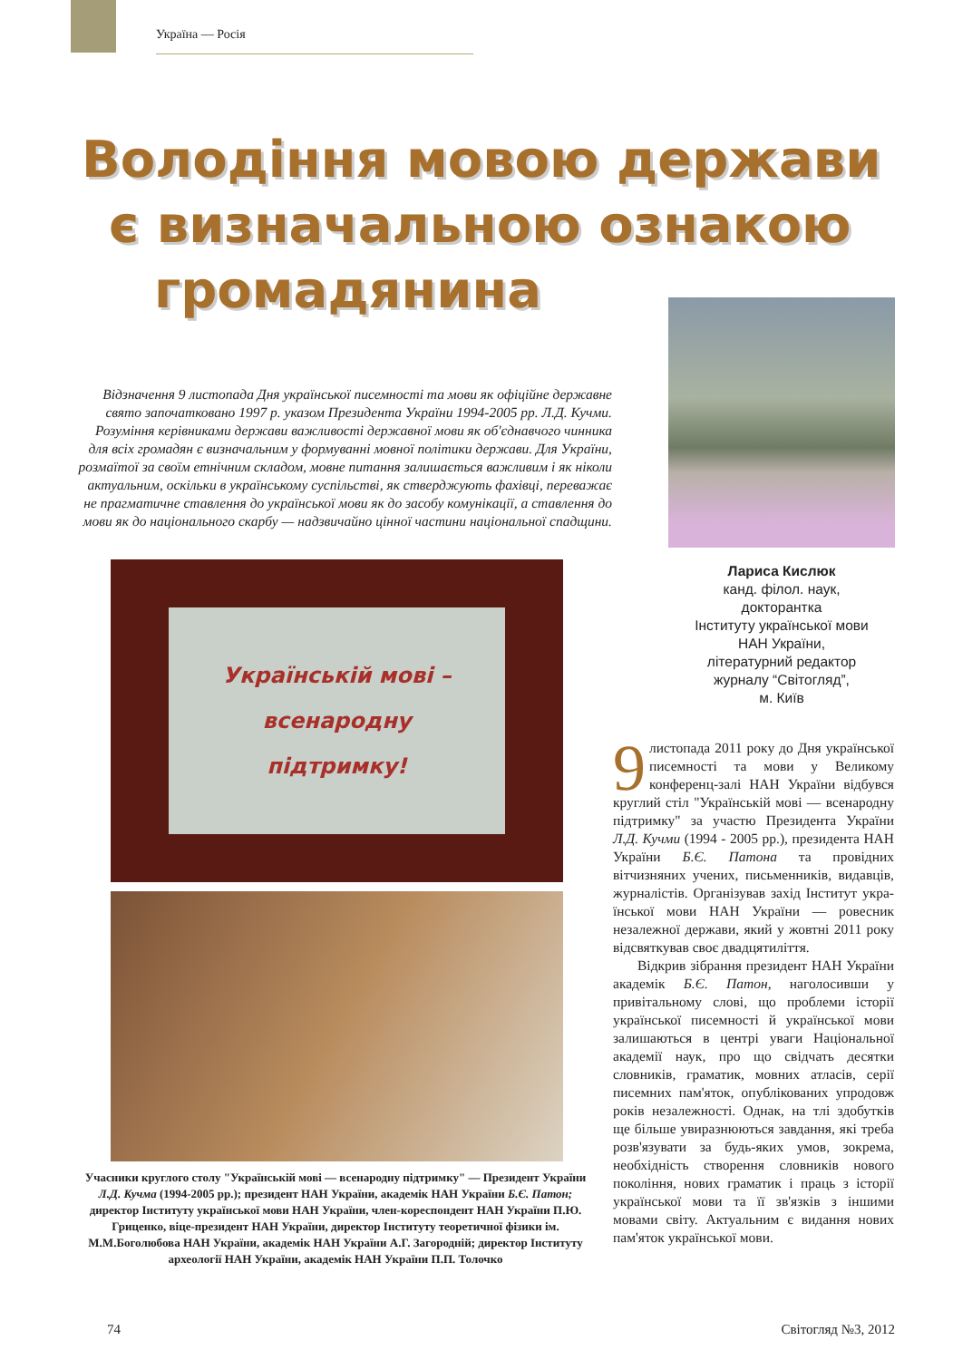Україна — Росія
Володіння мовою держави
є визначальною ознакою
громадянина
Відзначення 9 листопада Дня української писемності та мови як офіційне державне свято започатковано 1997 р. указом Президента України 1994-2005 рр. Л.Д. Кучми. Розуміння керівниками держави важливості державної мови як об'єднавчого чинника для всіх громадян є визначальним у формуванні мовної політики держави. Для України, розмаїтої за своїм етнічним складом, мовне питання залишається важливим і як ніколи актуальним, оскільки в українському суспільстві, як стверджують фахівці, переважає не прагматичне ставлення до української мови як до засобу комунікації, а ставлення до мови як до національного скарбу — надзвичайно цінної частини національної спадщини.
Лариса Кислюк
канд. філол. наук,
докторантка
Інституту української мови
НАН України,
літературний редактор
журналу “Світогляд”,
м. Київ
Українській мові –
всенародну
підтримку!
Учасники круглого столу "Українській мові — всенародну підтримку" — Президент України Л.Д. Кучма (1994-2005 рр.); президент НАН України, академік НАН України Б.Є. Патон; директор Інституту української мови НАН України, член-кореспондент НАН України П.Ю. Гриценко, віце-президент НАН України, директор Інституту теоретичної фізики ім. М.М.Боголюбова НАН України, академік НАН України А.Г. Загородній; директор Інституту археології НАН України, академік НАН України П.П. Толочко
9 листопада 2011 року до Дня української писемності та мови у Великому конференц-залі НАН України відбувся круглий стіл "Українсь­кій мові — всенародну підтримку" за участю Президента України Л.Д. Кучми (1994 - 2005 рр.), президента НАН України Б.Є. Патона та провідних вітчизняних учених, письменників, видавців, журна­лістів. Організував захід Інститут укра­їнської мови НАН України — ровесник незалежної держави, який у жовтні 2011 року відсвяткував своє двадцятиліття.
Відкрив зібрання президент НАН України академік Б.Є. Патон, наголо­сивши у привітальному слові, що проб­леми історії української писемності й української мови залишаються в центрі уваги Національної академії наук, про що свідчать десятки словників, граматик, мовних атласів, серії писемних пам'яток, опублікованих упродовж років незалеж­ності. Однак, на тлі здобутків ще більше увиразнюються завдання, які треба роз­в'язувати за будь-яких умов, зокрема, необхідність створення словників нового покоління, нових граматик і праць з істо­рії української мови та її зв'язків з іншими мовами світу. Актуальним є видання нових пам'яток української мови.
74 Світогляд №3, 2012